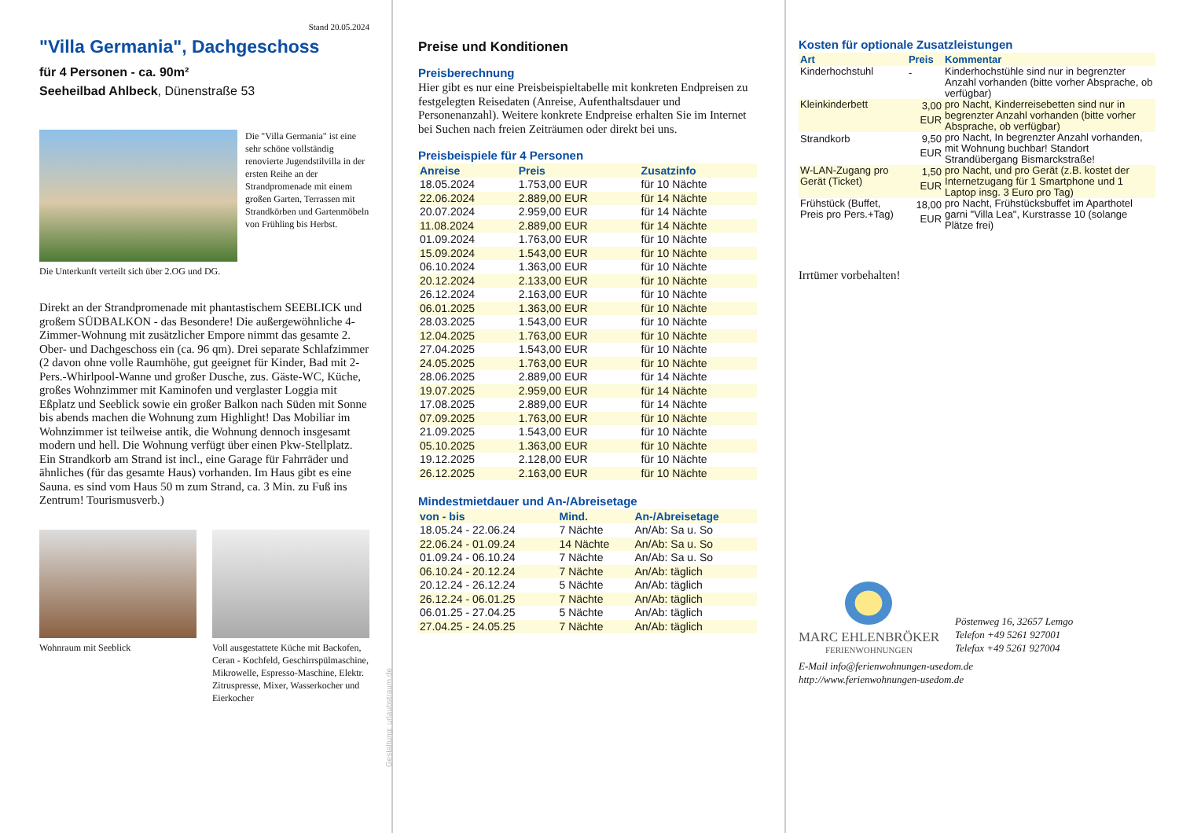Stand 20.05.2024
"Villa Germania", Dachgeschoss
für 4 Personen - ca. 90m²
Seeheilbad Ahlbeck, Dünenstraße 53
Die "Villa Germania" ist eine sehr schöne vollständig renovierte Jugendstilvilla in der ersten Reihe an der Strandpromenade mit einem großen Garten, Terrassen mit Strandkörben und Gartenmöbeln von Frühling bis Herbst.
Die Unterkunft verteilt sich über 2.OG und DG.
Direkt an der Strandpromenade mit phantastischem SEEBLICK und großem SÜDBALKON - das Besondere! Die außergewöhnliche 4-Zimmer-Wohnung mit zusätzlicher Empore nimmt das gesamte 2. Ober- und Dachgeschoss ein (ca. 96 qm). Drei separate Schlafzimmer (2 davon ohne volle Raumhöhe, gut geeignet für Kinder, Bad mit 2- Pers.-Whirlpool-Wanne und großer Dusche, zus. Gäste-WC, Küche, großes Wohnzimmer mit Kaminofen und verglaster Loggia mit Eßplatz und Seeblick sowie ein großer Balkon nach Süden mit Sonne bis abends machen die Wohnung zum Highlight! Das Mobiliar im Wohnzimmer ist teilweise antik, die Wohnung dennoch insgesamt modern und hell. Die Wohnung verfügt über einen Pkw-Stellplatz. Ein Strandkorb am Strand ist incl., eine Garage für Fahrräder und ähnliches (für das gesamte Haus) vorhanden. Im Haus gibt es eine Sauna. es sind vom Haus 50 m zum Strand, ca. 3 Min. zu Fuß ins Zentrum! Tourismusverb.)
Wohnraum mit Seeblick Voll ausgestattete Küche mit Backofen, Ceran - Kochfeld, Geschirrspülmaschine, Mikrowelle, Espresso-Maschine, Elektr. Zitruspresse, Mixer, Wasserkocher und Eierkocher
Gestaltung: urlaubstraum.de
Preise und Konditionen
Preisberechnung
Hier gibt es nur eine Preisbeispieltabelle mit konkreten Endpreisen zu festgelegten Reisedaten (Anreise, Aufenthaltsdauer und Personenanzahl). Weitere konkrete Endpreise erhalten Sie im Internet bei Suchen nach freien Zeiträumen oder direkt bei uns.
Preisbeispiele für 4 Personen
| Anreise | Preis | Zusatzinfo |
| --- | --- | --- |
| 18.05.2024 | 1.753,00 EUR | für 10 Nächte |
| 22.06.2024 | 2.889,00 EUR | für 14 Nächte |
| 20.07.2024 | 2.959,00 EUR | für 14 Nächte |
| 11.08.2024 | 2.889,00 EUR | für 14 Nächte |
| 01.09.2024 | 1.763,00 EUR | für 10 Nächte |
| 15.09.2024 | 1.543,00 EUR | für 10 Nächte |
| 06.10.2024 | 1.363,00 EUR | für 10 Nächte |
| 20.12.2024 | 2.133,00 EUR | für 10 Nächte |
| 26.12.2024 | 2.163,00 EUR | für 10 Nächte |
| 06.01.2025 | 1.363,00 EUR | für 10 Nächte |
| 28.03.2025 | 1.543,00 EUR | für 10 Nächte |
| 12.04.2025 | 1.763,00 EUR | für 10 Nächte |
| 27.04.2025 | 1.543,00 EUR | für 10 Nächte |
| 24.05.2025 | 1.763,00 EUR | für 10 Nächte |
| 28.06.2025 | 2.889,00 EUR | für 14 Nächte |
| 19.07.2025 | 2.959,00 EUR | für 14 Nächte |
| 17.08.2025 | 2.889,00 EUR | für 14 Nächte |
| 07.09.2025 | 1.763,00 EUR | für 10 Nächte |
| 21.09.2025 | 1.543,00 EUR | für 10 Nächte |
| 05.10.2025 | 1.363,00 EUR | für 10 Nächte |
| 19.12.2025 | 2.128,00 EUR | für 10 Nächte |
| 26.12.2025 | 2.163,00 EUR | für 10 Nächte |
Mindestmietdauer und An-/Abreisetage
| von - bis | Mind. | An-/Abreisetage |
| --- | --- | --- |
| 18.05.24 - 22.06.24 | 7 Nächte | An/Ab: Sa u. So |
| 22.06.24 - 01.09.24 | 14 Nächte | An/Ab: Sa u. So |
| 01.09.24 - 06.10.24 | 7 Nächte | An/Ab: Sa u. So |
| 06.10.24 - 20.12.24 | 7 Nächte | An/Ab: täglich |
| 20.12.24 - 26.12.24 | 5 Nächte | An/Ab: täglich |
| 26.12.24 - 06.01.25 | 7 Nächte | An/Ab: täglich |
| 06.01.25 - 27.04.25 | 5 Nächte | An/Ab: täglich |
| 27.04.25 - 24.05.25 | 7 Nächte | An/Ab: täglich |
Kosten für optionale Zusatzleistungen
| Art | Preis | Kommentar |
| --- | --- | --- |
| Kinderhochstuhl | - | Kinderhochstühle sind nur in begrenzter Anzahl vorhanden (bitte vorher Absprache, ob verfügbar) |
| Kleinkinderbett | 3,00 EUR | pro Nacht, Kinderreisebetten sind nur in begrenzter Anzahl vorhanden (bitte vorher Absprache, ob verfügbar) |
| Strandkorb | 9,50 EUR | pro Nacht, In begrenzter Anzahl vorhanden, mit Wohnung buchbar! Standort Strandübergang Bismarckstraße! |
| W-LAN-Zugang pro Gerät (Ticket) | 1,50 EUR | pro Nacht, und pro Gerät (z.B. kostet der Internetzugang für 1 Smartphone und 1 Laptop insg. 3 Euro pro Tag) |
| Frühstück (Buffet, Preis pro Pers.+Tag) | 18,00 EUR | pro Nacht, Frühstücksbuffet im Aparthotel garni "Villa Lea", Kurstrasse 10 (solange Plätze frei) |
Irrtümer vorbehalten!
MARC EHLENBRÖKER
FERIENWOHNUNGEN
Pöstenweg 16, 32657 Lemgo
Telefon +49 5261 927001
Telefax +49 5261 927004
E-Mail info@ferienwohnungen-usedom.de
http://www.ferienwohnungen-usedom.de